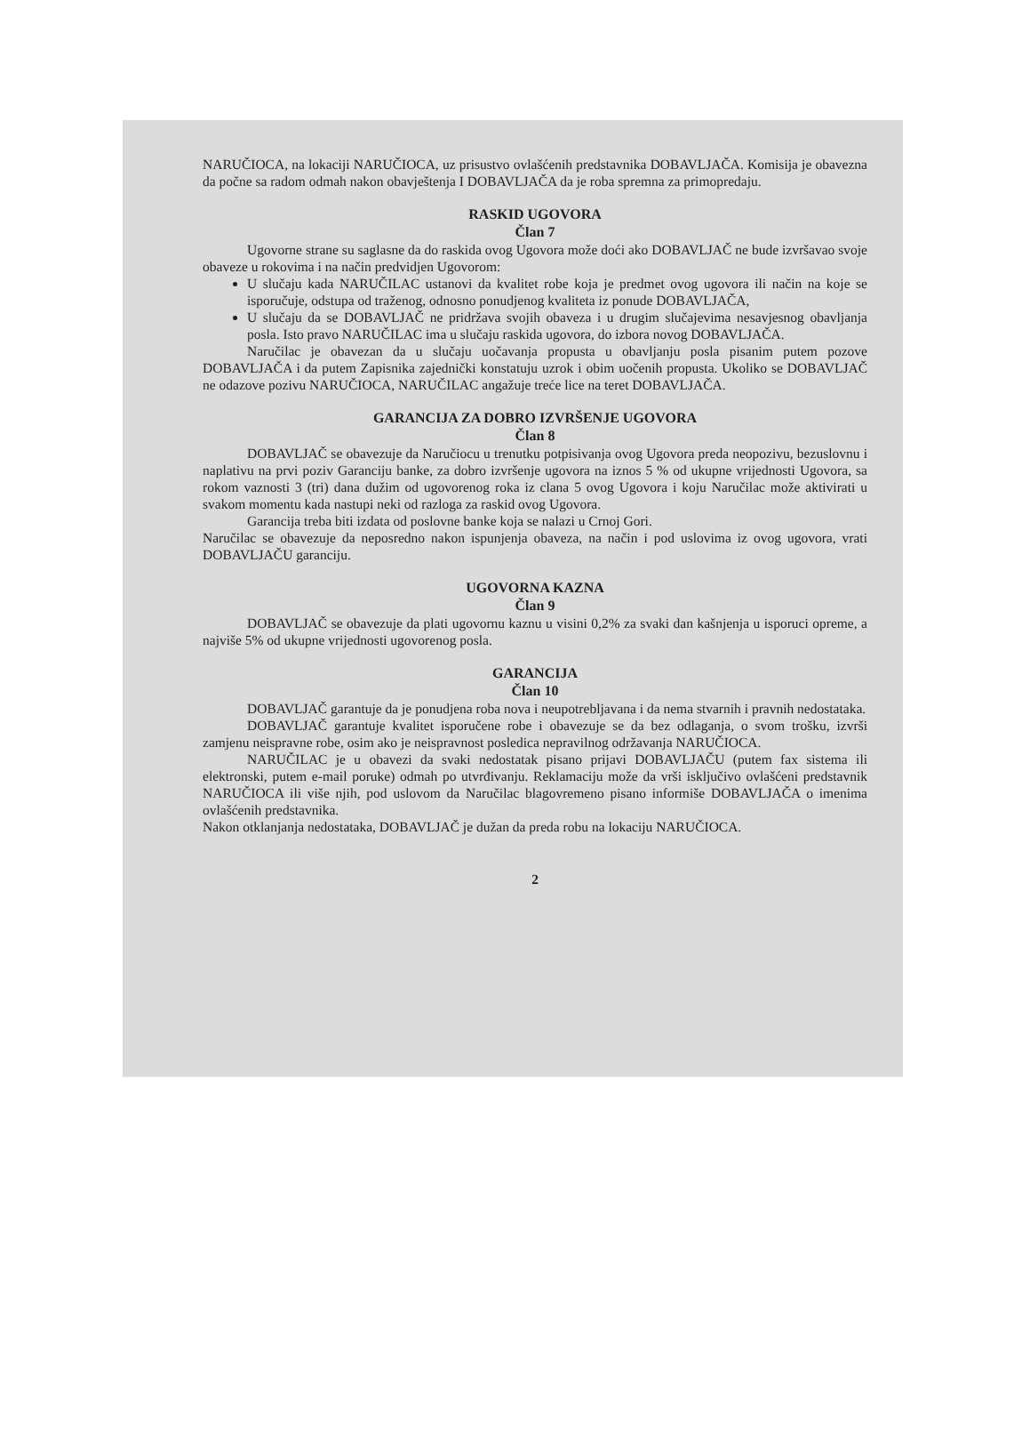NARUČIOCA, na lokaciji NARUČIOCA, uz prisustvo ovlašćenih predstavnika DOBAVLJAČA. Komisija je obavezna da počne sa radom odmah nakon obavještenja I DOBAVLJAČA da je roba spremna za primopredaju.
RASKID UGOVORA
Član 7
Ugovorne strane su saglasne da do raskida ovog Ugovora može doći ako DOBAVLJAČ ne bude izvršavao svoje obaveze u rokovima i na način predvidjen Ugovorom:
U slučaju kada NARUČILAC ustanovi da kvalitet robe koja je predmet ovog ugovora ili način na koje se isporučuje, odstupa od traženog, odnosno ponudjenog kvaliteta iz ponude DOBAVLJAČA,
U slučaju da se DOBAVLJAČ ne pridržava svojih obaveza i u drugim slučajevima nesavjesnog obavljanja posla. Isto pravo NARUČILAC ima u slučaju raskida ugovora, do izbora novog DOBAVLJAČA.
Naručilac je obavezan da u slučaju uočavanja propusta u obavljanju posla pisanim putem pozove DOBAVLJAČA i da putem Zapisnika zajednički konstatuju uzrok i obim uočenih propusta. Ukoliko se DOBAVLJAČ ne odazove pozivu NARUČIOCA, NARUČILAC angažuje treće lice na teret DOBAVLJAČA.
GARANCIJA ZA DOBRO IZVRŠENJE UGOVORA
Član 8
DOBAVLJAČ se obavezuje da Naručiocu u trenutku potpisivanja ovog Ugovora preda neopozivu, bezuslovnu i naplativu na prvi poziv Garanciju banke, za dobro izvršenje ugovora na iznos 5 % od ukupne vrijednosti Ugovora, sa rokom vaznosti 3 (tri) dana dužim od ugovorenog roka iz clana 5 ovog Ugovora i koju Naručilac može aktivirati u svakom momentu kada nastupi neki od razloga za raskid ovog Ugovora.
Garancija treba biti izdata od poslovne banke koja se nalazi u Crnoj Gori.
Naručilac se obavezuje da neposredno nakon ispunjenja obaveza, na način i pod uslovima iz ovog ugovora, vrati DOBAVLJAČU garanciju.
UGOVORNA KAZNA
Član 9
DOBAVLJAČ se obavezuje da plati ugovornu kaznu u visini 0,2% za svaki dan kašnjenja u isporuci opreme, a najviše 5% od ukupne vrijednosti ugovorenog posla.
GARANCIJA
Član 10
DOBAVLJAČ garantuje da je ponudjena roba nova i neupotrebljavana i da nema stvarnih i pravnih nedostataka.
DOBAVLJAČ garantuje kvalitet isporučene robe i obavezuje se da bez odlaganja, o svom trošku, izvrši zamjenu neispravne robe, osim ako je neispravnost posledica nepravilnog održavanja NARUČIOCA.
NARUČILAC je u obavezi da svaki nedostatak pisano prijavi DOBAVLJAČU (putem fax sistema ili elektronski, putem e-mail poruke) odmah po utvrđivanju. Reklamaciju može da vrši isključivo ovlašćeni predstavnik NARUČIOCA ili više njih, pod uslovom da Naručilac blagovremeno pisano informiše DOBAVLJAČA o imenima ovlašćenih predstavnika.
Nakon otklanjanja nedostataka, DOBAVLJAČ je dužan da preda robu na lokaciju NARUČIOCA.
2